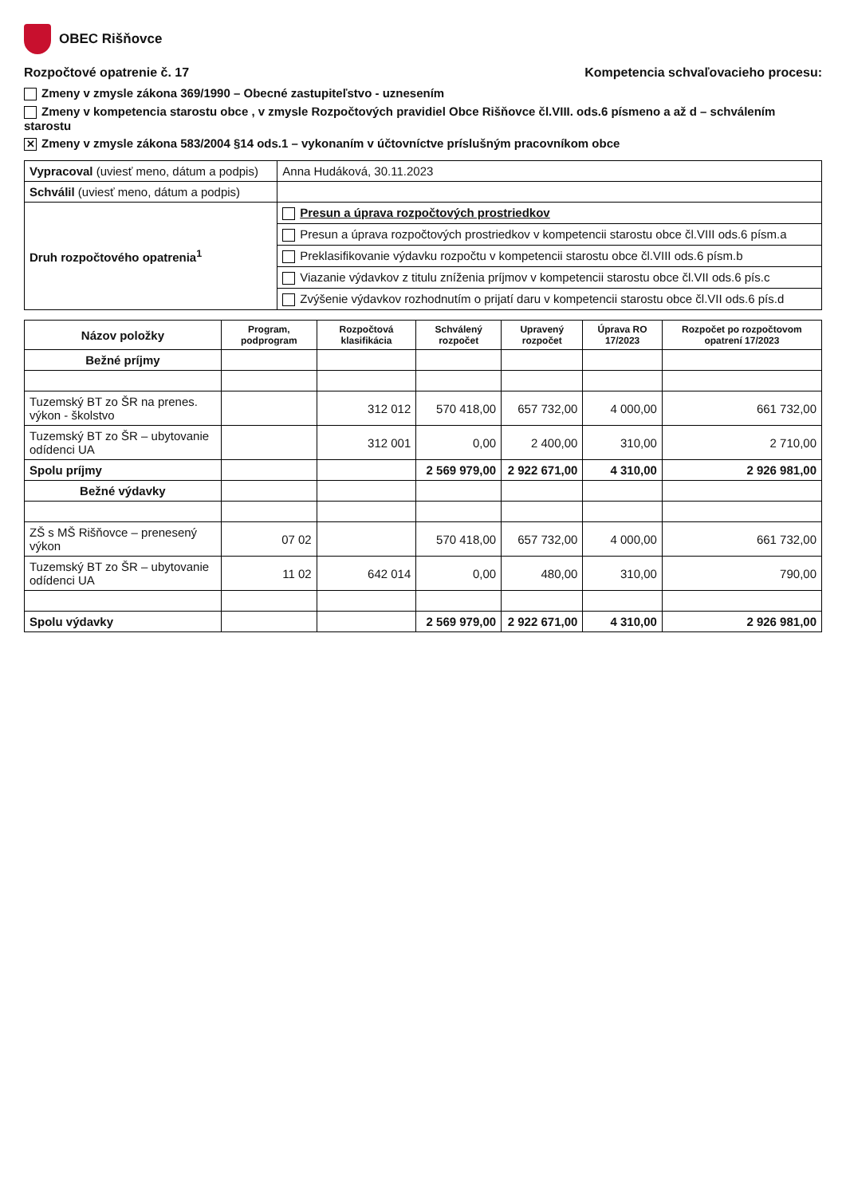OBEC Rišňovce
Rozpočtové opatrenie č. 17 Kompetencia schvaľovacieho procesu:
Zmeny v zmysle zákona 369/1990 – Obecné zastupiteľstvo - uznesením
Zmeny v kompetencia starostu obce , v zmysle Rozpočtových pravidiel Obce Rišňovce čl.VIII. ods.6 písmeno a až d – schválením starostu
✕ Zmeny v zmysle zákona 583/2004 §14 ods.1 – vykonaním v účtovníctve príslušným pracovníkom obce
| Vypracoval (uviesť meno, dátum a podpis) | Anna Hudáková, 30.11.2023 |
| Schválil (uviesť meno, dátum a podpis) | |
| Druh rozpočtového opatrenia<sup>1</sup> | Presun a úprava rozpočtových prostriedkov |
| | Presun a úprava rozpočtových prostriedkov v kompetencii starostu obce čl.VIII ods.6 písm.a |
| | Preklasifikovanie výdavku rozpočtu v kompetencii starostu obce čl.VIII ods.6 písm.b |
| | Viazanie výdavkov z titulu zníženia príjmov v kompetencii starostu obce čl.VII ods.6 pís.c |
| | Zvýšenie výdavkov rozhodnutím o prijatí daru v kompetencii starostu obce čl.VII ods.6 pís.d |
| Názov položky | Program, podprogram | Rozpočtová klasifikácia | Schválený rozpočet | Upravený rozpočet | Úprava RO 17/2023 | Rozpočet po rozpočtovom opatrení 17/2023 |
| --- | --- | --- | --- | --- | --- | --- |
| Bežné príjmy | | | | | | |
| Tuzemský BT zo ŠR na prenes. výkon - školstvo | | 312 012 | 570 418,00 | 657 732,00 | 4 000,00 | 661 732,00 |
| Tuzemský BT zo ŠR – ubytovanie odídenci UA | | 312 001 | 0,00 | 2 400,00 | 310,00 | 2 710,00 |
| Spolu príjmy | | | 2 569 979,00 | 2 922 671,00 | 4 310,00 | 2 926 981,00 |
| Bežné výdavky | | | | | | |
| ZŠ s MŠ Rišňovce – prenesený výkon | 07 02 | | 570 418,00 | 657 732,00 | 4 000,00 | 661 732,00 |
| Tuzemský BT zo ŠR – ubytovanie odídenci UA | 11 02 | 642 014 | 0,00 | 480,00 | 310,00 | 790,00 |
| Spolu výdavky | | | 2 569 979,00 | 2 922 671,00 | 4 310,00 | 2 926 981,00 |